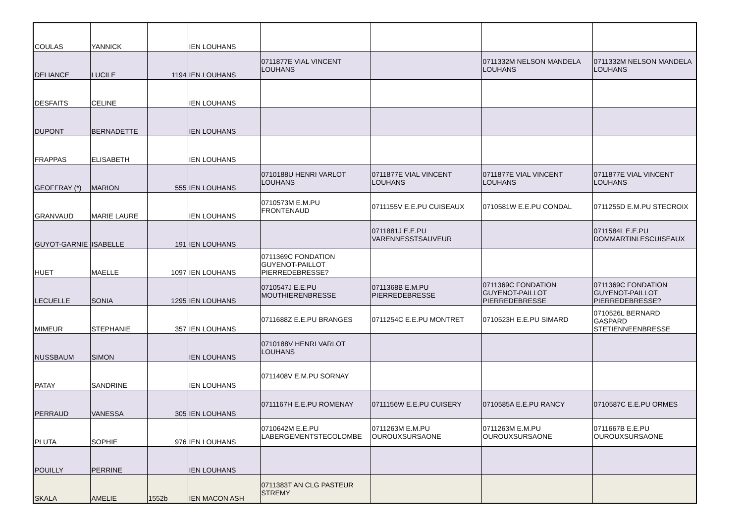| COULAS | YANNICK | | IEN LOUHANS | | | | |
| DELIANCE | LUCILE | 1194 | IEN LOUHANS | 0711877E VIAL VINCENT LOUHANS | | 0711332M NELSON MANDELA LOUHANS | 0711332M NELSON MANDELA LOUHANS |
| DESFAITS | CELINE | | IEN LOUHANS | | | | |
| DUPONT | BERNADETTE | | IEN LOUHANS | | | | |
| FRAPPAS | ELISABETH | | IEN LOUHANS | | | | |
| GEOFFRAY (*) | MARION | 555 | IEN LOUHANS | 0710188U HENRI VARLOT LOUHANS | 0711877E VIAL VINCENT LOUHANS | 0711877E VIAL VINCENT LOUHANS | 0711877E VIAL VINCENT LOUHANS |
| GRANVAUD | MARIE LAURE | | IEN LOUHANS | 0710573M E.M.PU FRONTENAUD | 0711155V E.E.PU CUISEAUX | 0710581W E.E.PU CONDAL | 0711255D E.M.PU STECROIX |
| GUYOT-GARNIE | ISABELLE | 191 | IEN LOUHANS | | 0711881J E.E.PU VARENNESSTSAUVEUR | | 0711584L E.E.PU DOMMARTINLESCUISEAUX |
| HUET | MAELLE | 1097 | IEN LOUHANS | 0711369C FONDATION GUYENOT-PAILLOT PIERREDEBRESSE? | | | |
| LECUELLE | SONIA | 1295 | IEN LOUHANS | 0710547J E.E.PU MOUTHIERENBRESSE | 0711368B E.M.PU PIERREDEBRESSE | 0711369C FONDATION GUYENOT-PAILLOT PIERREDEBRESSE | 0711369C FONDATION GUYENOT-PAILLOT PIERREDEBRESSE? |
| MIMEUR | STEPHANIE | 357 | IEN LOUHANS | 0711688Z E.E.PU BRANGES | 0711254C E.E.PU MONTRET | 0710523H E.E.PU SIMARD | 0710526L BERNARD GASPARD STETIENNEENBRESSE |
| NUSSBAUM | SIMON | | IEN LOUHANS | 0710188V HENRI VARLOT LOUHANS | | | |
| PATAY | SANDRINE | | IEN LOUHANS | 0711408V E.M.PU SORNAY | | | |
| PERRAUD | VANESSA | 305 | IEN LOUHANS | 0711167H E.E.PU ROMENAY | 0711156W E.E.PU CUISERY | 0710585A E.E.PU RANCY | 0710587C E.E.PU ORMES |
| PLUTA | SOPHIE | 976 | IEN LOUHANS | 0710642M E.E.PU LABERGEMENTSTECOLOMBE | 0711263M E.M.PU OUROUXSURSAONE | 0711263M E.M.PU OUROUXSURSAONE | 0711667B E.E.PU OUROUXSURSAONE |
| POUILLY | PERRINE | | IEN LOUHANS | | | | |
| SKALA | AMELIE | 1552b | IEN MACON ASH | 0711383T AN CLG PASTEUR STREMY | | | |